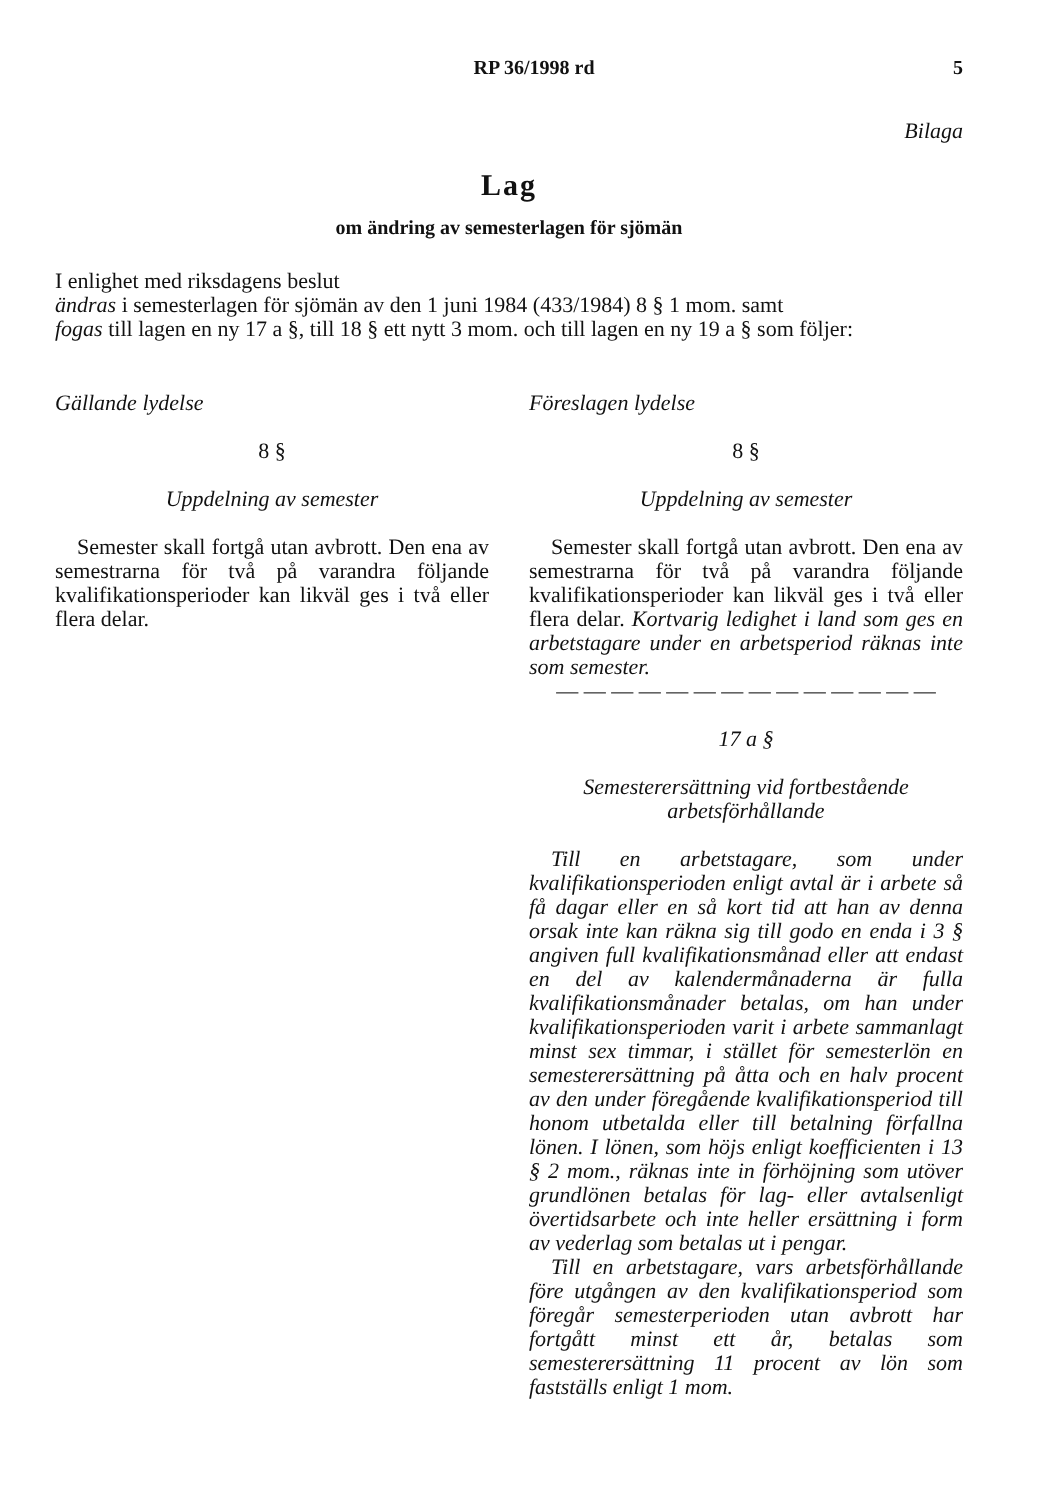RP 36/1998 rd 5
Bilaga
Lag
om ändring av semesterlagen för sjömän
I enlighet med riksdagens beslut
ändras i semesterlagen för sjömän av den 1 juni 1984 (433/1984) 8 § 1 mom. samt
fogas till lagen en ny 17 a §, till 18 § ett nytt 3 mom. och till lagen en ny 19 a § som följer:
Gällande lydelse
8 §
Uppdelning av semester
Semester skall fortgå utan avbrott. Den ena av semestrarna för två på varandra följande kvalifikationsperioder kan likväl ges i två eller flera delar.
Föreslagen lydelse
8 §
Uppdelning av semester
Semester skall fortgå utan avbrott. Den ena av semestrarna för två på varandra följande kvalifikationsperioder kan likväl ges i två eller flera delar. Kortvarig ledighet i land som ges en arbetstagare under en arbetsperiod räknas inte som semester.
— — — — — — — — — — — — — —
17 a §
Semesterersättning vid fortbestående arbetsförhållande
Till en arbetstagare, som under kvalifikationsperioden enligt avtal är i arbete så få dagar eller en så kort tid att han av denna orsak inte kan räkna sig till godo en enda i 3 § angiven full kvalifikationsmånad eller att endast en del av kalendermånaderna är fulla kvalifikationsmånader betalas, om han under kvalifikationsperioden varit i arbete sammanlagt minst sex timmar, i stället för semesterlön en semesterersättning på åtta och en halv procent av den under föregående kvalifikationsperiod till honom utbetalda eller till betalning förfallna lönen. I lönen, som höjs enligt koefficienten i 13 § 2 mom., räknas inte in förhöjning som utöver grundlönen betalas för lag- eller avtalsenligt övertidsarbete och inte heller ersättning i form av vederlag som betalas ut i pengar.
Till en arbetstagare, vars arbetsförhållande före utgången av den kvalifikationsperiod som föregår semesterperioden utan avbrott har fortgått minst ett år, betalas som semesterersättning 11 procent av lön som fastställs enligt 1 mom.